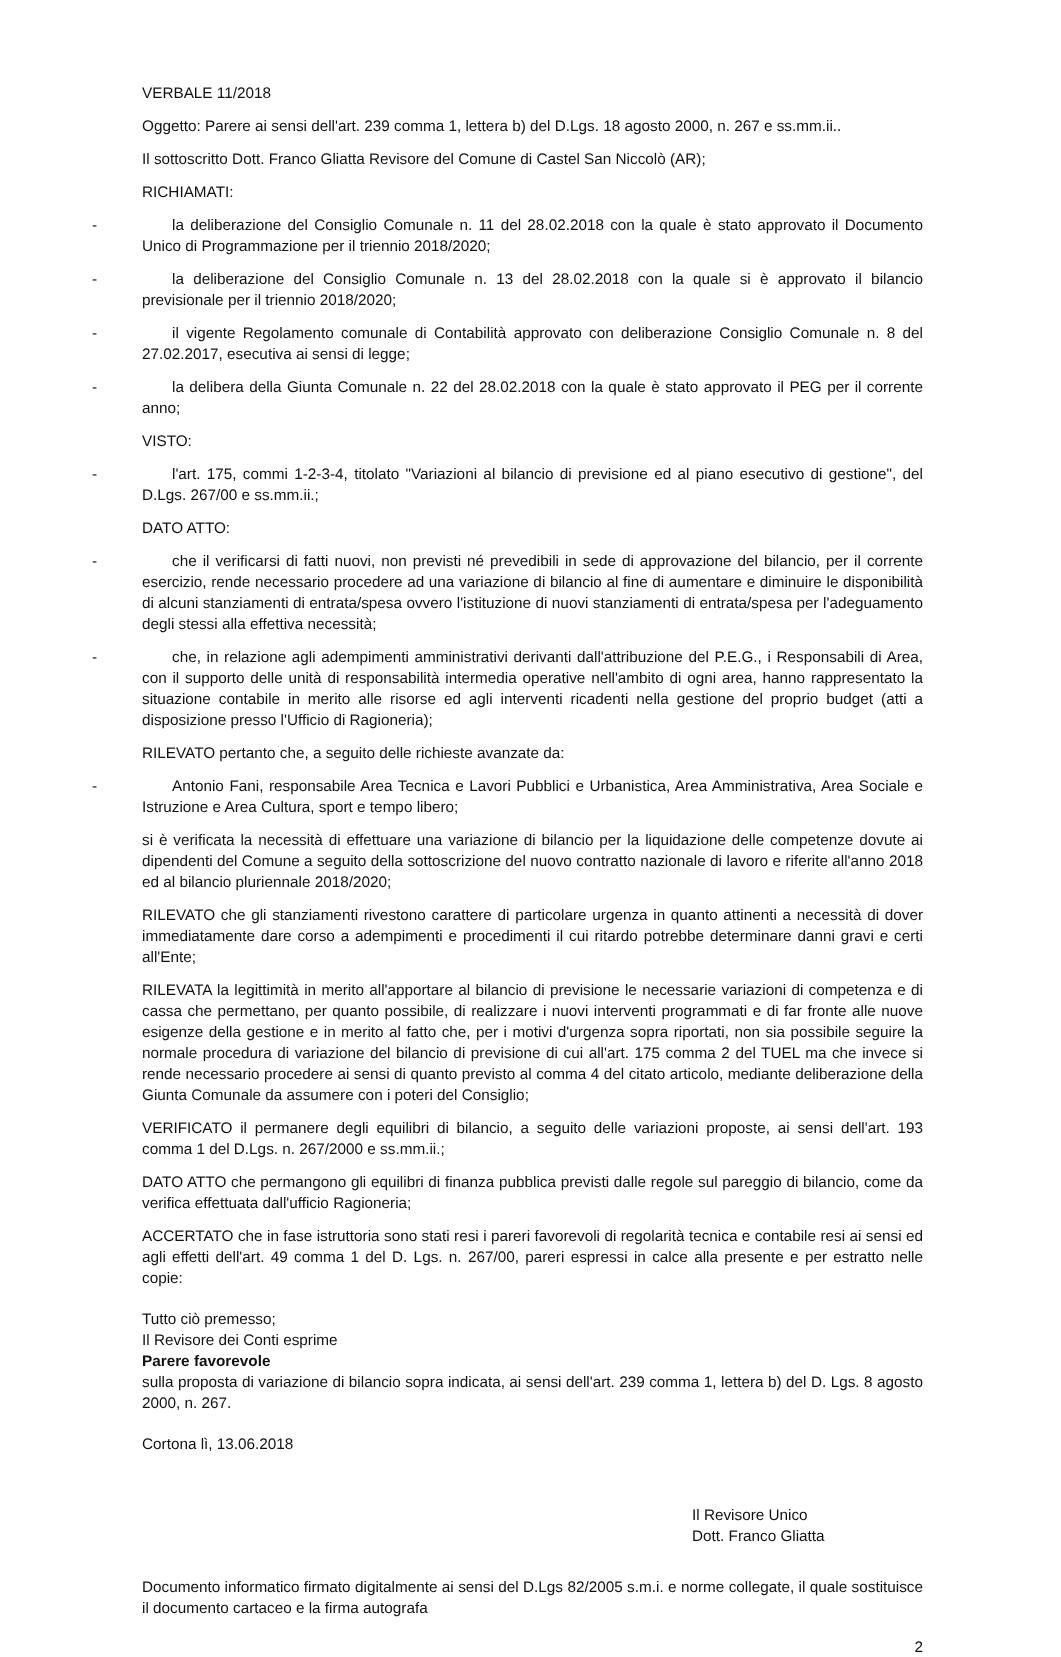VERBALE 11/2018
Oggetto: Parere ai sensi dell'art. 239 comma 1, lettera b) del D.Lgs. 18 agosto 2000, n. 267 e ss.mm.ii..
Il sottoscritto Dott. Franco Gliatta Revisore del Comune di Castel San Niccolò (AR);
RICHIAMATI:
- la deliberazione del Consiglio Comunale n. 11 del 28.02.2018 con la quale è stato approvato il Documento Unico di Programmazione per il triennio 2018/2020;
- la deliberazione del Consiglio Comunale n. 13 del 28.02.2018 con la quale si è approvato il bilancio previsionale per il triennio 2018/2020;
- il vigente Regolamento comunale di Contabilità approvato con deliberazione Consiglio Comunale n. 8 del 27.02.2017, esecutiva ai sensi di legge;
- la delibera della Giunta Comunale n. 22 del 28.02.2018 con la quale è stato approvato il PEG per il corrente anno;
VISTO:
- l'art. 175, commi 1-2-3-4, titolato "Variazioni al bilancio di previsione ed al piano esecutivo di gestione", del D.Lgs. 267/00 e ss.mm.ii.;
DATO ATTO:
- che il verificarsi di fatti nuovi, non previsti né prevedibili in sede di approvazione del bilancio, per il corrente esercizio, rende necessario procedere ad una variazione di bilancio al fine di aumentare e diminuire le disponibilità di alcuni stanziamenti di entrata/spesa ovvero l'istituzione di nuovi stanziamenti di entrata/spesa per l'adeguamento degli stessi alla effettiva necessità;
- che, in relazione agli adempimenti amministrativi derivanti dall'attribuzione del P.E.G., i Responsabili di Area, con il supporto delle unità di responsabilità intermedia operative nell'ambito di ogni area, hanno rappresentato la situazione contabile in merito alle risorse ed agli interventi ricadenti nella gestione del proprio budget (atti a disposizione presso l'Ufficio di Ragioneria);
RILEVATO pertanto che, a seguito delle richieste avanzate da:
- Antonio Fani, responsabile Area Tecnica e Lavori Pubblici e Urbanistica, Area Amministrativa, Area Sociale e Istruzione e Area Cultura, sport e tempo libero;
si è verificata la necessità di effettuare una variazione di bilancio per la liquidazione delle competenze dovute ai dipendenti del Comune a seguito della sottoscrizione del nuovo contratto nazionale di lavoro e riferite all'anno 2018 ed al bilancio pluriennale 2018/2020;
RILEVATO che gli stanziamenti rivestono carattere di particolare urgenza in quanto attinenti a necessità di dover immediatamente dare corso a adempimenti e procedimenti il cui ritardo potrebbe determinare danni gravi e certi all'Ente;
RILEVATA la legittimità in merito all'apportare al bilancio di previsione le necessarie variazioni di competenza e di cassa che permettano, per quanto possibile, di realizzare i nuovi interventi programmati e di far fronte alle nuove esigenze della gestione e in merito al fatto che, per i motivi d'urgenza sopra riportati, non sia possibile seguire la normale procedura di variazione del bilancio di previsione di cui all'art. 175 comma 2 del TUEL ma che invece si rende necessario procedere ai sensi di quanto previsto al comma 4 del citato articolo, mediante deliberazione della Giunta Comunale da assumere con i poteri del Consiglio;
VERIFICATO il permanere degli equilibri di bilancio, a seguito delle variazioni proposte, ai sensi dell'art. 193 comma 1 del D.Lgs. n. 267/2000 e ss.mm.ii.;
DATO ATTO che permangono gli equilibri di finanza pubblica previsti dalle regole sul pareggio di bilancio, come da verifica effettuata dall'ufficio Ragioneria;
ACCERTATO che in fase istruttoria sono stati resi i pareri favorevoli di regolarità tecnica e contabile resi ai sensi ed agli effetti dell'art. 49 comma 1 del D. Lgs. n. 267/00, pareri espressi in calce alla presente e per estratto nelle copie:
Tutto ciò premesso;
Il Revisore dei Conti esprime
Parere favorevole
sulla proposta di variazione di bilancio sopra indicata, ai sensi dell'art. 239 comma 1, lettera b) del D. Lgs. 8 agosto 2000, n. 267.
Cortona lì, 13.06.2018
Il Revisore Unico
Dott. Franco Gliatta
Documento informatico firmato digitalmente ai sensi del D.Lgs 82/2005 s.m.i. e norme collegate, il quale sostituisce il documento cartaceo e la firma autografa
2